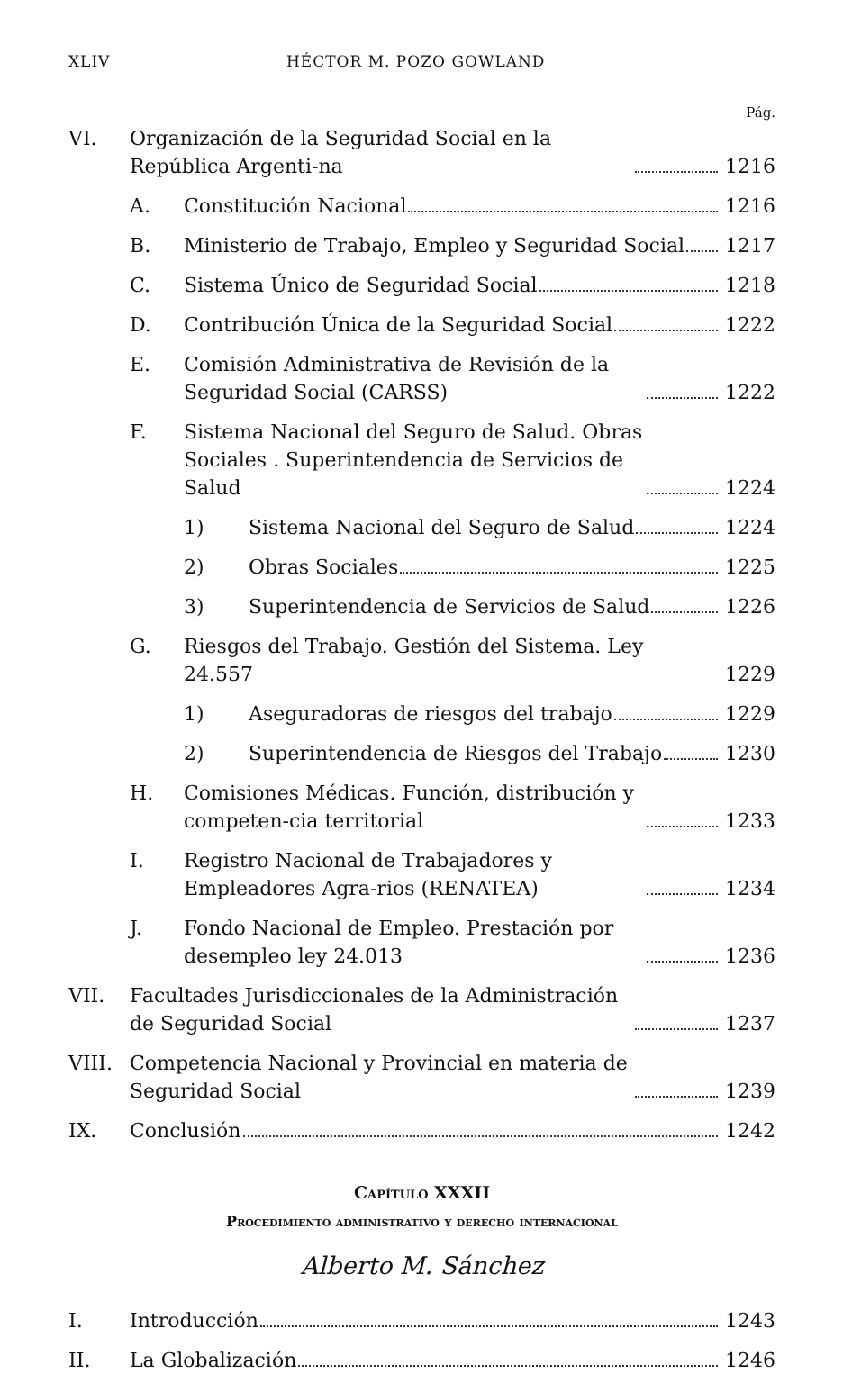XLIV HÉCTOR M. POZO GOWLAND
Pág.
VI. Organización de la Seguridad Social en la República Argenti-na 1216
A. Constitución Nacional 1216
B. Ministerio de Trabajo, Empleo y Seguridad Social 1217
C. Sistema Único de Seguridad Social 1218
D. Contribución Única de la Seguridad Social 1222
E. Comisión Administrativa de Revisión de la Seguridad Social (CARSS) 1222
F. Sistema Nacional del Seguro de Salud. Obras Sociales . Superintendencia de Servicios de Salud 1224
1) Sistema Nacional del Seguro de Salud 1224
2) Obras Sociales 1225
3) Superintendencia de Servicios de Salud 1226
G. Riesgos del Trabajo. Gestión del Sistema. Ley 24.557 1229
1) Aseguradoras de riesgos del trabajo 1229
2) Superintendencia de Riesgos del Trabajo 1230
H. Comisiones Médicas. Función, distribución y competen-cia territorial 1233
I. Registro Nacional de Trabajadores y Empleadores Agra-rios (RENATEA) 1234
J. Fondo Nacional de Empleo. Prestación por desempleo ley 24.013 1236
VII. Facultades Jurisdiccionales de la Administración de Seguridad Social 1237
VIII. Competencia Nacional y Provincial en materia de Seguridad Social 1239
IX. Conclusión 1242
Capítulo XXXII
Procedimiento administrativo y derecho internacional
Alberto M. Sánchez
I. Introducción 1243
II. La Globalización 1246